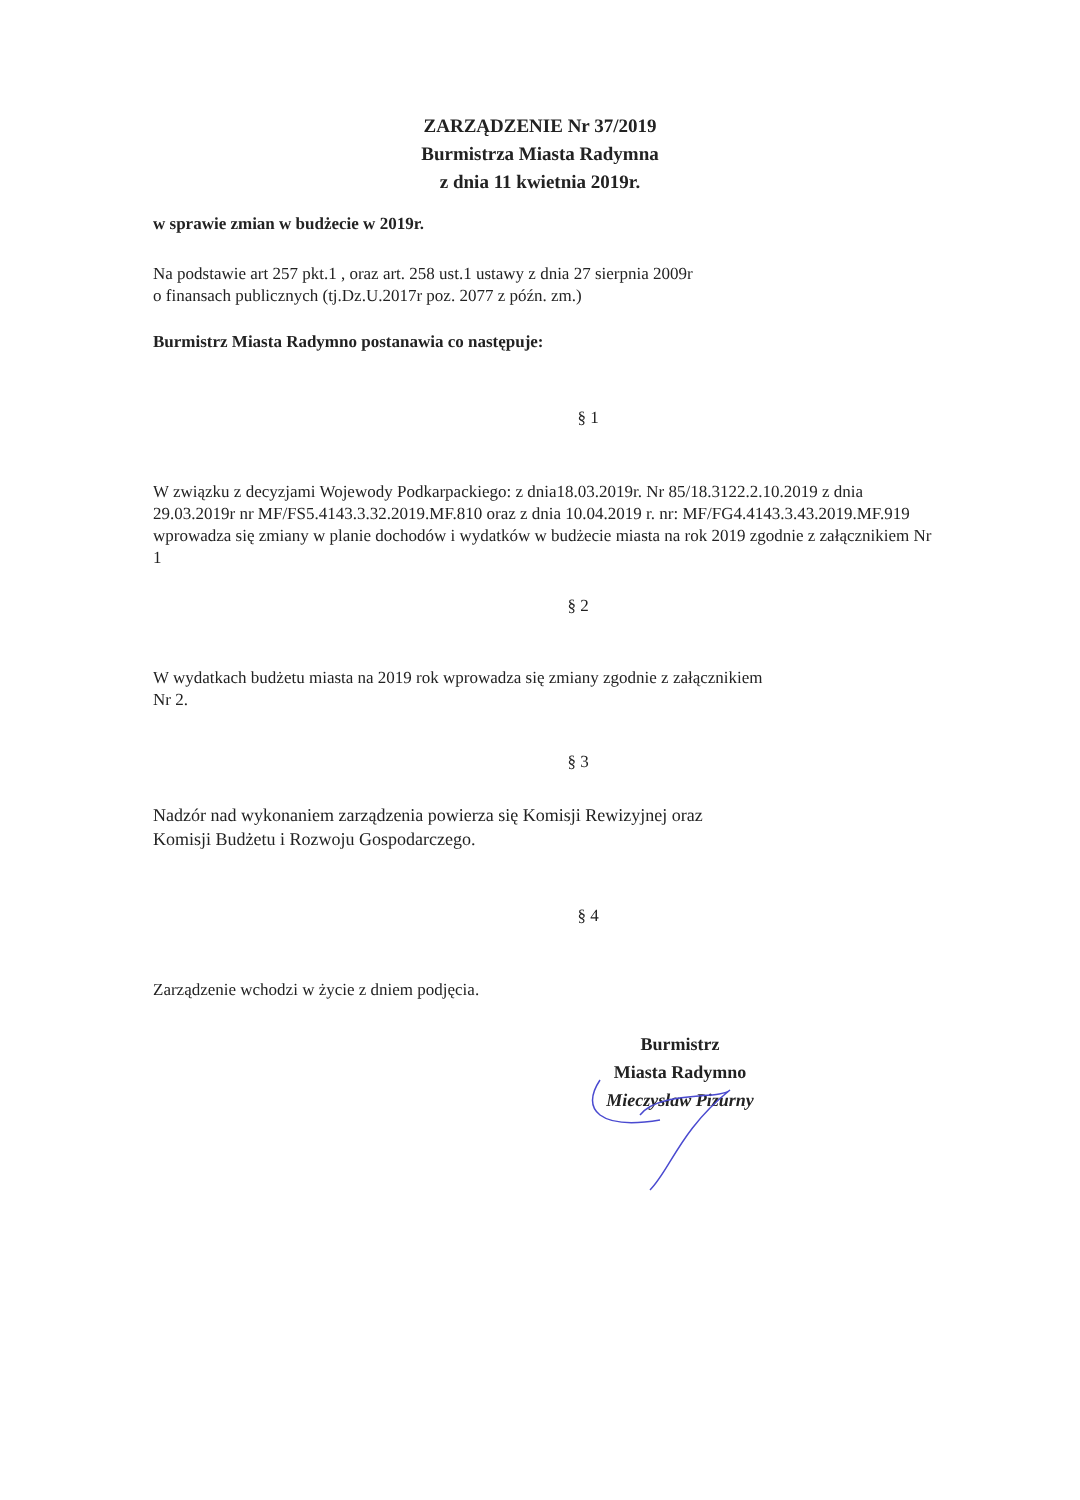ZARZĄDZENIE Nr 37/2019
Burmistrza Miasta Radymna
z dnia 11 kwietnia 2019r.
w sprawie zmian w budżecie w 2019r.
Na podstawie art 257 pkt.1 , oraz art. 258 ust.1 ustawy z dnia 27 sierpnia 2009r
o finansach publicznych (tj.Dz.U.2017r poz. 2077 z późn. zm.)
Burmistrz Miasta Radymno postanawia co następuje:
§ 1
W związku z decyzjami Wojewody Podkarpackiego: z dnia18.03.2019r. Nr 85/18.3122.2.10.2019 z dnia 29.03.2019r nr MF/FS5.4143.3.32.2019.MF.810 oraz z dnia 10.04.2019 r. nr: MF/FG4.4143.3.43.2019.MF.919 wprowadza się zmiany w planie dochodów i wydatków w budżecie miasta na rok 2019 zgodnie z załącznikiem Nr 1
§ 2
W wydatkach budżetu miasta na 2019 rok wprowadza się zmiany zgodnie z załącznikiem
Nr 2.
§ 3
Nadzór nad wykonaniem zarządzenia powierza się Komisji Rewizyjnej oraz
Komisji Budżetu i Rozwoju Gospodarczego.
§ 4
Zarządzenie wchodzi w życie z dniem podjęcia.
Burmistrz
Miasta Radymno
Mieczysław Pizurny